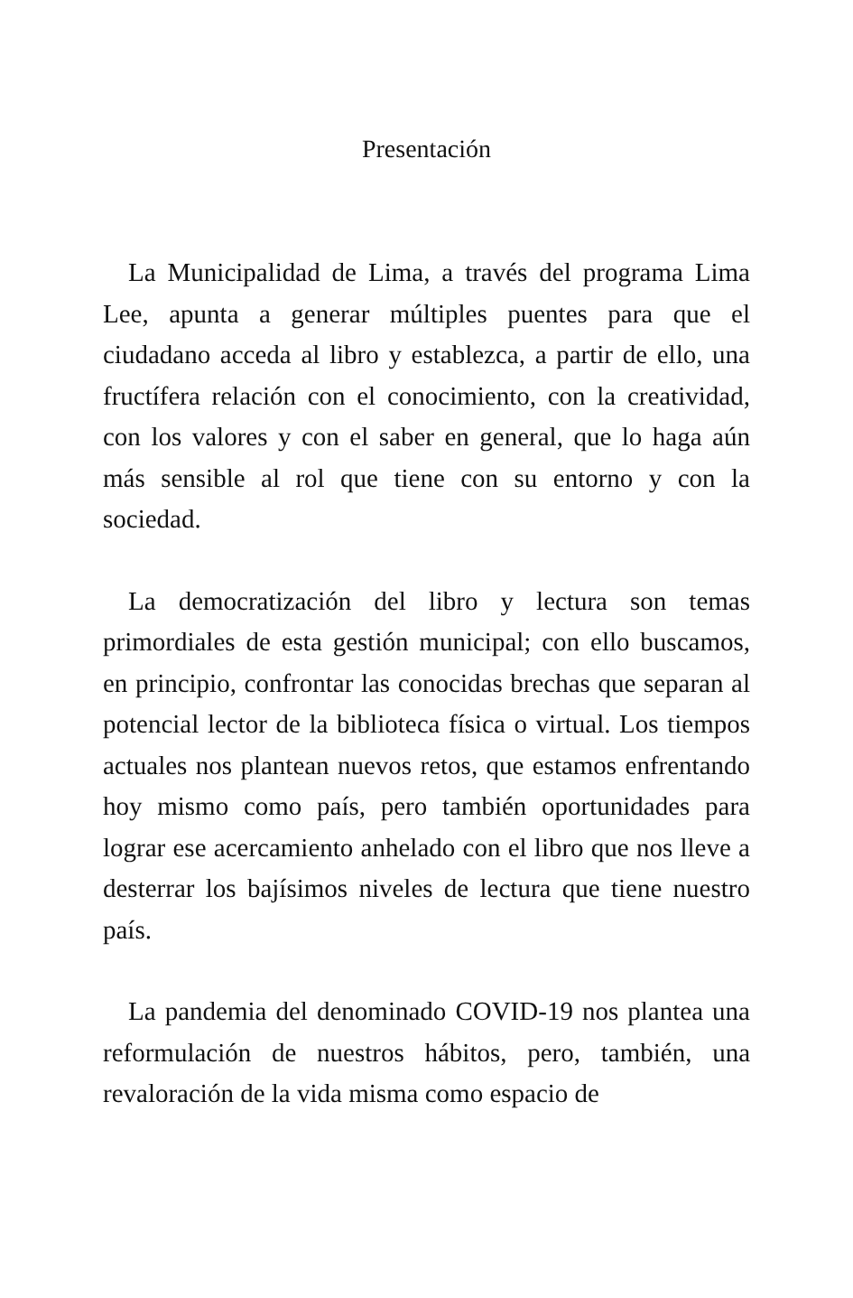Presentación
La Municipalidad de Lima, a través del programa Lima Lee, apunta a generar múltiples puentes para que el ciudadano acceda al libro y establezca, a partir de ello, una fructífera relación con el conocimiento, con la creatividad, con los valores y con el saber en general, que lo haga aún más sensible al rol que tiene con su entorno y con la sociedad.
La democratización del libro y lectura son temas primordiales de esta gestión municipal; con ello buscamos, en principio, confrontar las conocidas brechas que separan al potencial lector de la biblioteca física o virtual. Los tiempos actuales nos plantean nuevos retos, que estamos enfrentando hoy mismo como país, pero también oportunidades para lograr ese acercamiento anhelado con el libro que nos lleve a desterrar los bajísimos niveles de lectura que tiene nuestro país.
La pandemia del denominado COVID-19 nos plantea una reformulación de nuestros hábitos, pero, también, una revaloración de la vida misma como espacio de